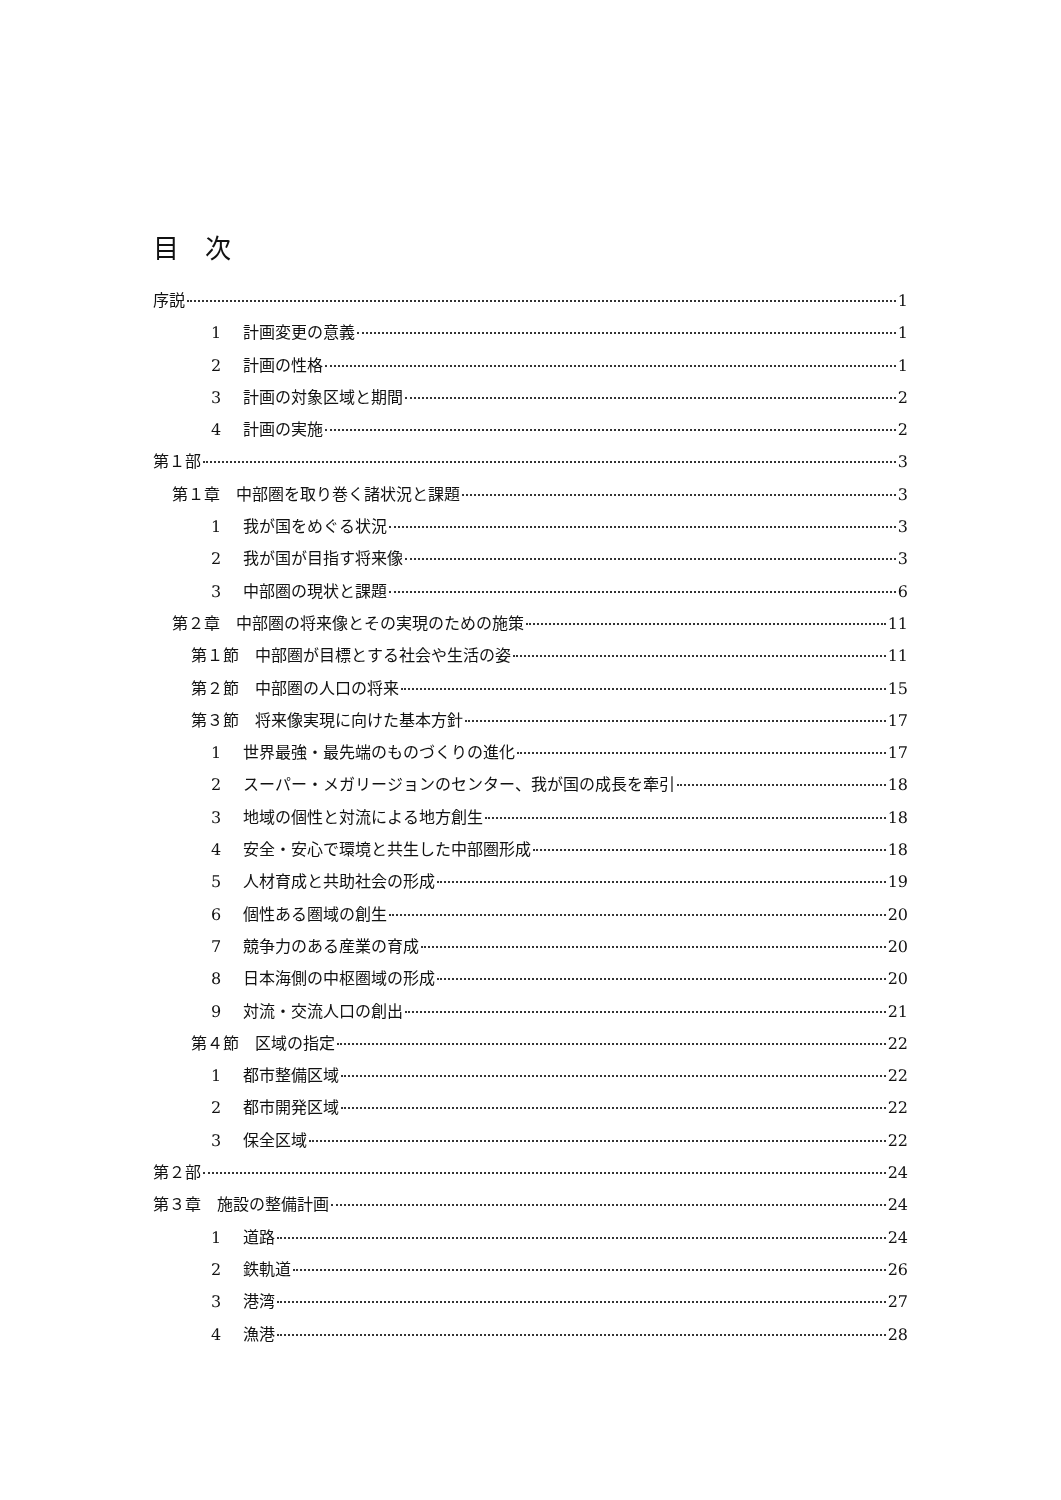目　次
序説 1
1 計画変更の意義 1
2 計画の性格 1
3 計画の対象区域と期間 2
4 計画の実施 2
第１部 3
第１章　中部圏を取り巻く諸状況と課題 3
1 我が国をめぐる状況 3
2 我が国が目指す将来像 3
3 中部圏の現状と課題 6
第２章　中部圏の将来像とその実現のための施策 11
第１節　中部圏が目標とする社会や生活の姿 11
第２節　中部圏の人口の将来 15
第３節　将来像実現に向けた基本方針 17
1 世界最強・最先端のものづくりの進化 17
2 スーパー・メガリージョンのセンター、我が国の成長を牽引 18
3 地域の個性と対流による地方創生 18
4 安全・安心で環境と共生した中部圏形成 18
5 人材育成と共助社会の形成 19
6 個性ある圏域の創生 20
7 競争力のある産業の育成 20
8 日本海側の中枢圏域の形成 20
9 対流・交流人口の創出 21
第４節　区域の指定 22
1 都市整備区域 22
2 都市開発区域 22
3 保全区域 22
第２部 24
第３章　施設の整備計画 24
1 道路 24
2 鉄軌道 26
3 港湾 27
4 漁港 28